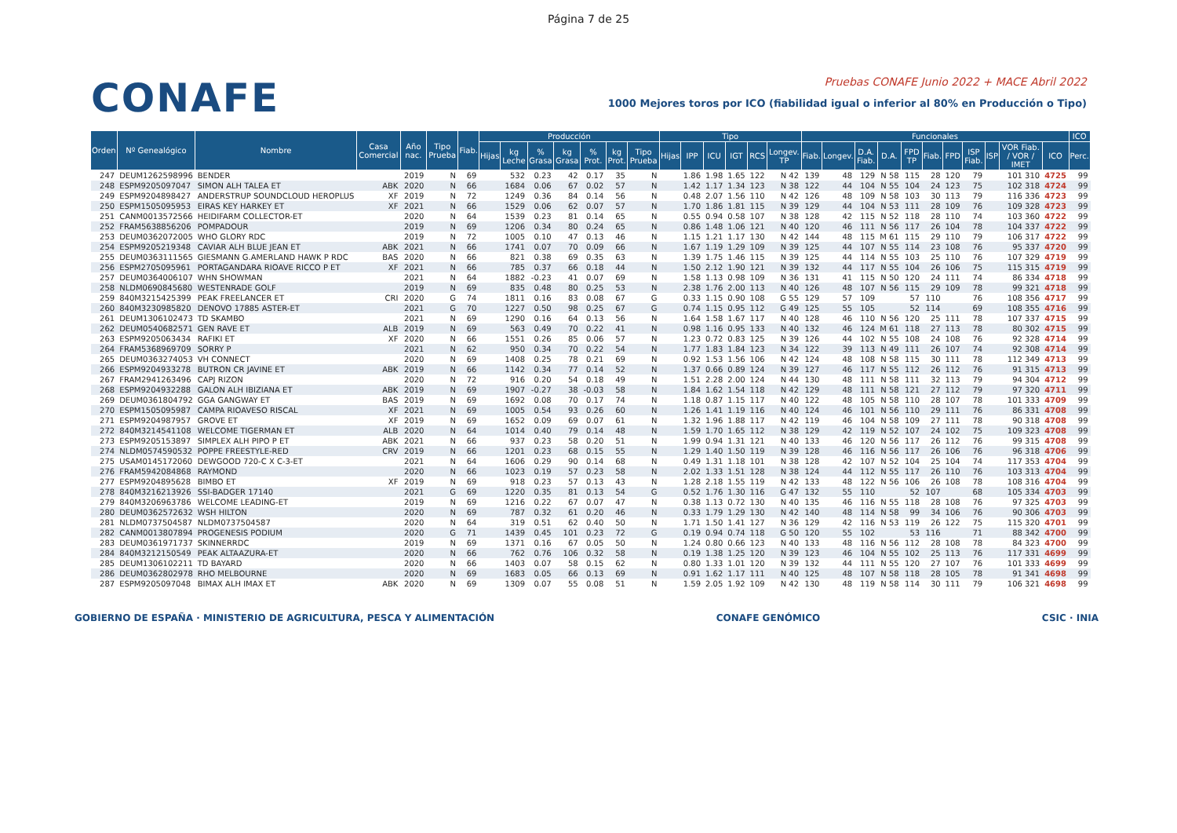Página 7 de 25
CONAFE
Pruebas CONAFE Junio 2022 + MACE Abril 2022
1000 Mejores toros por ICO (fiabilidad igual o inferior al 80% en Producción o Tipo)
| Orden | Nº Genealógico | Nombre | Casa Comercial | Año nac. | Tipo Prueba | Fiab. | Producción | | | | | | | Tipo | | | | | | Funcionales | | | | | | | | | | | ICO |
| --- | --- | --- | --- | --- | --- | --- | --- | --- | --- | --- | --- | --- | --- | --- | --- | --- | --- | --- | --- | --- | --- | --- | --- | --- | --- | --- | --- | --- | --- | --- | --- |
| | | | | | | | Hijas | kg Leche | % Grasa | kg Grasa | % Prot. | kg Prot. | Tipo Prueba | Hijas | IPP | ICU | IGT | RCS | Longev. TP | Fiab. | Longev. | D.A. Fiab. | D.A. | FPD TP | Fiab. | FPD | ISP Fiab. | ISP | VOR Fiab. / VOR / IMET | ICO | Perc. |
| 247 | DEUM1262598996 | BENDER | | 2019 | N | 69 | | 532 | 0.23 | 42 | 0.17 | 35 | N | | 1.86 | 1.98 | 1.65 | 122 | N 42 | 139 | 48 | 129 | N 58 | 115 | 28 | 120 | 79 | | 101 310 | 4725 | 99 |
| 248 | ESPM9205097047 | SIMON ALH TALEA ET | ABK | 2020 | N | 66 | | 1684 | 0.06 | 67 | 0.02 | 57 | N | | 1.42 | 1.17 | 1.34 | 123 | N 38 | 122 | 44 | 104 | N 55 | 104 | 24 | 123 | 75 | | 102 318 | 4724 | 99 |
| 249 | ESPM9204898427 | ANDERSTRUP SOUNDCLOUD HEROPLUS | XF | 2019 | N | 72 | | 1249 | 0.36 | 84 | 0.14 | 56 | N | | 0.48 | 2.07 | 1.56 | 110 | N 42 | 126 | 48 | 109 | N 58 | 103 | 30 | 113 | 79 | | 116 336 | 4723 | 99 |
| 250 | ESPM1505095953 | EIRAS KEY HARKEY ET | XF | 2021 | N | 66 | | 1529 | 0.06 | 62 | 0.07 | 57 | N | | 1.70 | 1.86 | 1.81 | 115 | N 39 | 129 | 44 | 104 | N 53 | 111 | 28 | 109 | 76 | | 109 328 | 4723 | 99 |
| 251 | CANM0013572566 | HEIDIFARM COLLECTOR-ET | | 2020 | N | 64 | | 1539 | 0.23 | 81 | 0.14 | 65 | N | | 0.55 | 0.94 | 0.58 | 107 | N 38 | 128 | 42 | 115 | N 52 | 118 | 28 | 110 | 74 | | 103 360 | 4722 | 99 |
| 252 | FRAM5638856206 | POMPADOUR | | 2019 | N | 69 | | 1206 | 0.34 | 80 | 0.24 | 65 | N | | 0.86 | 1.48 | 1.06 | 121 | N 40 | 120 | 46 | 111 | N 56 | 117 | 26 | 104 | 78 | | 104 337 | 4722 | 99 |
| 253 | DEUM0362072005 | WHO GLORY RDC | | 2019 | N | 72 | | 1005 | 0.10 | 47 | 0.13 | 46 | N | | 1.15 | 1.21 | 1.17 | 130 | N 42 | 144 | 48 | 115 | M 61 | 115 | 29 | 110 | 79 | | 106 317 | 4722 | 99 |
| 254 | ESPM9205219348 | CAVIAR ALH BLUE JEAN ET | ABK | 2021 | N | 66 | | 1741 | 0.07 | 70 | 0.09 | 66 | N | | 1.67 | 1.19 | 1.29 | 109 | N 39 | 125 | 44 | 107 | N 55 | 114 | 23 | 108 | 76 | | 95 337 | 4720 | 99 |
| 255 | DEUM0363111565 | GIESMANN G.AMERLAND HAWK P RDC | BAS | 2020 | N | 66 | | 821 | 0.38 | 69 | 0.35 | 63 | N | | 1.39 | 1.75 | 1.46 | 115 | N 39 | 125 | 44 | 114 | N 55 | 103 | 25 | 110 | 76 | | 107 329 | 4719 | 99 |
| 256 | ESPM2705095961 | PORTAGANDARA RIOAVE RICCO P ET | XF | 2021 | N | 66 | | 785 | 0.37 | 66 | 0.18 | 44 | N | | 1.50 | 2.12 | 1.90 | 121 | N 39 | 132 | 44 | 117 | N 55 | 104 | 26 | 106 | 75 | | 115 315 | 4719 | 99 |
| 257 | DEUM0364006107 | WHN SHOWMAN | | 2021 | N | 64 | | 1882 | -0.23 | 41 | 0.07 | 69 | N | | 1.58 | 1.13 | 0.98 | 109 | N 36 | 131 | 41 | 115 | N 50 | 120 | 24 | 111 | 74 | | 86 334 | 4718 | 99 |
| 258 | NLDM0690845680 | WESTENRADE GOLF | | 2019 | N | 69 | | 835 | 0.48 | 80 | 0.25 | 53 | N | | 2.38 | 1.76 | 2.00 | 113 | N 40 | 126 | 48 | 107 | N 56 | 115 | 29 | 109 | 78 | | 99 321 | 4718 | 99 |
| 259 | 840M3215425399 | PEAK FREELANCER ET | CRI | 2020 | G | 74 | | 1811 | 0.16 | 83 | 0.08 | 67 | G | | 0.33 | 1.15 | 0.90 | 108 | G 55 | 129 | 57 | 109 | | 57 | 110 | | 76 | | 108 356 | 4717 | 99 |
| 260 | 840M3230985820 | DENOVO 17885 ASTER-ET | | 2021 | G | 70 | | 1227 | 0.50 | 98 | 0.25 | 67 | G | | 0.74 | 1.15 | 0.95 | 112 | G 49 | 125 | 55 | 105 | | 52 | 114 | | 69 | | 108 355 | 4716 | 99 |
| 261 | DEUM1306102473 | TD SKAMBO | | 2021 | N | 69 | | 1290 | 0.16 | 64 | 0.13 | 56 | N | | 1.64 | 1.58 | 1.67 | 117 | N 40 | 128 | 46 | 110 | N 56 | 120 | 25 | 111 | 78 | | 107 337 | 4715 | 99 |
| 262 | DEUM0540682571 | GEN RAVE ET | ALB | 2019 | N | 69 | | 563 | 0.49 | 70 | 0.22 | 41 | N | | 0.98 | 1.16 | 0.95 | 133 | N 40 | 132 | 46 | 124 | M 61 | 118 | 27 | 113 | 78 | | 80 302 | 4715 | 99 |
| 263 | ESPM9205063434 | RAFIKI ET | XF | 2020 | N | 66 | | 1551 | 0.26 | 85 | 0.06 | 57 | N | | 1.23 | 0.72 | 0.83 | 125 | N 39 | 126 | 44 | 102 | N 55 | 108 | 24 | 108 | 76 | | 92 328 | 4714 | 99 |
| 264 | FRAM5368969709 | SORRY P | | 2021 | N | 62 | | 950 | 0.34 | 70 | 0.22 | 54 | N | | 1.77 | 1.83 | 1.84 | 123 | N 34 | 122 | 39 | 113 | N 49 | 111 | 26 | 107 | 74 | | 92 308 | 4714 | 99 |
| 265 | DEUM0363274053 | VH CONNECT | | 2020 | N | 69 | | 1408 | 0.25 | 78 | 0.21 | 69 | N | | 0.92 | 1.53 | 1.56 | 106 | N 42 | 124 | 48 | 108 | N 58 | 115 | 30 | 111 | 78 | | 112 349 | 4713 | 99 |
| 266 | ESPM9204933278 | BUTRON CR JAVINE ET | ABK | 2019 | N | 66 | | 1142 | 0.34 | 77 | 0.14 | 52 | N | | 1.37 | 0.66 | 0.89 | 124 | N 39 | 127 | 46 | 117 | N 55 | 112 | 26 | 112 | 76 | | 91 315 | 4713 | 99 |
| 267 | FRAM2941263496 | CAPJ RIZON | | 2020 | N | 72 | | 916 | 0.20 | 54 | 0.18 | 49 | N | | 1.51 | 2.28 | 2.00 | 124 | N 44 | 130 | 48 | 111 | N 58 | 111 | 32 | 113 | 79 | | 94 304 | 4712 | 99 |
| 268 | ESPM9204932288 | GALON ALH IBIZIANA ET | ABK | 2019 | N | 69 | | 1907 | -0.27 | 38 | -0.03 | 58 | N | | 1.84 | 1.62 | 1.54 | 118 | N 42 | 129 | 48 | 111 | N 58 | 121 | 27 | 112 | 79 | | 97 320 | 4711 | 99 |
| 269 | DEUM0361804792 | GGA GANGWAY ET | BAS | 2019 | N | 69 | | 1692 | 0.08 | 70 | 0.17 | 74 | N | | 1.18 | 0.87 | 1.15 | 117 | N 40 | 122 | 48 | 105 | N 58 | 110 | 28 | 107 | 78 | | 101 333 | 4709 | 99 |
| 270 | ESPM1505095987 | CAMPA RIOAVESO RISCAL | XF | 2021 | N | 69 | | 1005 | 0.54 | 93 | 0.26 | 60 | N | | 1.26 | 1.41 | 1.19 | 116 | N 40 | 124 | 46 | 101 | N 56 | 110 | 29 | 111 | 76 | | 86 331 | 4708 | 99 |
| 271 | ESPM9204987957 | GROVE ET | XF | 2019 | N | 69 | | 1652 | 0.09 | 69 | 0.07 | 61 | N | | 1.32 | 1.96 | 1.88 | 117 | N 42 | 119 | 46 | 104 | N 58 | 109 | 27 | 111 | 78 | | 90 318 | 4708 | 99 |
| 272 | 840M3214541108 | WELCOME TIGERMAN ET | ALB | 2020 | N | 64 | | 1014 | 0.40 | 79 | 0.14 | 48 | N | | 1.59 | 1.70 | 1.65 | 112 | N 38 | 129 | 42 | 119 | N 52 | 107 | 24 | 102 | 75 | | 109 323 | 4708 | 99 |
| 273 | ESPM9205153897 | SIMPLEX ALH PIPO P ET | ABK | 2021 | N | 66 | | 937 | 0.23 | 58 | 0.20 | 51 | N | | 1.99 | 0.94 | 1.31 | 121 | N 40 | 133 | 46 | 120 | N 56 | 117 | 26 | 112 | 76 | | 99 315 | 4708 | 99 |
| 274 | NLDM0574590532 | POPPE FREESTYLE-RED | CRV | 2019 | N | 66 | | 1201 | 0.23 | 68 | 0.15 | 55 | N | | 1.29 | 1.40 | 1.50 | 119 | N 39 | 128 | 46 | 116 | N 56 | 117 | 26 | 106 | 76 | | 96 318 | 4706 | 99 |
| 275 | USAM0145172060 | DEWGOOD 720-C X C-3-ET | | 2021 | N | 64 | | 1606 | 0.29 | 90 | 0.14 | 68 | N | | 0.49 | 1.31 | 1.18 | 101 | N 38 | 128 | 42 | 107 | N 52 | 104 | 25 | 104 | 74 | | 117 353 | 4704 | 99 |
| 276 | FRAM5942084868 | RAYMOND | | 2020 | N | 66 | | 1023 | 0.19 | 57 | 0.23 | 58 | N | | 2.02 | 1.33 | 1.51 | 128 | N 38 | 124 | 44 | 112 | N 55 | 117 | 26 | 110 | 76 | | 103 313 | 4704 | 99 |
| 277 | ESPM9204895628 | BIMBO ET | XF | 2019 | N | 69 | | 918 | 0.23 | 57 | 0.13 | 43 | N | | 1.28 | 2.18 | 1.55 | 119 | N 42 | 133 | 48 | 122 | N 56 | 106 | 26 | 108 | 78 | | 108 316 | 4704 | 99 |
| 278 | 840M3216213926 | SSI-BADGER 17140 | | 2021 | G | 69 | | 1220 | 0.35 | 81 | 0.13 | 54 | G | | 0.52 | 1.76 | 1.30 | 116 | G 47 | 132 | 55 | 110 | | 52 | 107 | | 68 | | 105 334 | 4703 | 99 |
| 279 | 840M3206963786 | WELCOME LEADING-ET | | 2019 | N | 69 | | 1216 | 0.22 | 67 | 0.07 | 47 | N | | 0.38 | 1.13 | 0.72 | 130 | N 40 | 135 | 46 | 116 | N 55 | 118 | 28 | 108 | 76 | | 97 325 | 4703 | 99 |
| 280 | DEUM0362572632 | WSH HILTON | | 2020 | N | 69 | | 787 | 0.32 | 61 | 0.20 | 46 | N | | 0.33 | 1.79 | 1.29 | 130 | N 42 | 140 | 48 | 114 | N 58 | 99 | 34 | 106 | 76 | | 90 306 | 4703 | 99 |
| 281 | NLDM0737504587 | NLDM0737504587 | | 2020 | N | 64 | | 319 | 0.51 | 62 | 0.40 | 50 | N | | 1.71 | 1.50 | 1.41 | 127 | N 36 | 129 | 42 | 116 | N 53 | 119 | 26 | 122 | 75 | | 115 320 | 4701 | 99 |
| 282 | CANM0013807894 | PROGENESIS PODIUM | | 2020 | G | 71 | | 1439 | 0.45 | 101 | 0.23 | 72 | G | | 0.19 | 0.94 | 0.74 | 118 | G 50 | 120 | 55 | 102 | | 53 | 116 | | 71 | | 88 342 | 4700 | 99 |
| 283 | DEUM0361971737 | SKINNERRDC | | 2019 | N | 69 | | 1371 | 0.16 | 67 | 0.05 | 50 | N | | 1.24 | 0.80 | 0.66 | 123 | N 40 | 133 | 48 | 116 | N 56 | 112 | 28 | 108 | 78 | | 84 323 | 4700 | 99 |
| 284 | 840M3212150549 | PEAK ALTAAZURA-ET | | 2020 | N | 66 | | 762 | 0.76 | 106 | 0.32 | 58 | N | | 0.19 | 1.38 | 1.25 | 120 | N 39 | 123 | 46 | 104 | N 55 | 102 | 25 | 113 | 76 | | 117 331 | 4699 | 99 |
| 285 | DEUM1306102211 | TD BAYARD | | 2020 | N | 66 | | 1403 | 0.07 | 58 | 0.15 | 62 | N | | 0.80 | 1.33 | 1.01 | 120 | N 39 | 132 | 44 | 111 | N 55 | 120 | 27 | 107 | 76 | | 101 333 | 4699 | 99 |
| 286 | DEUM0362802978 | RHO MELBOURNE | | 2020 | N | 69 | | 1683 | 0.05 | 66 | 0.13 | 69 | N | | 0.91 | 1.62 | 1.17 | 111 | N 40 | 125 | 48 | 107 | N 58 | 118 | 28 | 105 | 78 | | 91 341 | 4698 | 99 |
| 287 | ESPM9205097048 | BIMAX ALH IMAX ET | ABK | 2020 | N | 69 | | 1309 | 0.07 | 55 | 0.08 | 51 | N | | 1.59 | 2.05 | 1.92 | 109 | N 42 | 130 | 48 | 119 | N 58 | 114 | 30 | 111 | 79 | | 106 321 | 4698 | 99 |
GOBIERNO DE ESPAÑA · MINISTERIO DE AGRICULTURA, PESCA Y ALIMENTACIÓN
CONAFE GENÓMICO CSIC · INIA